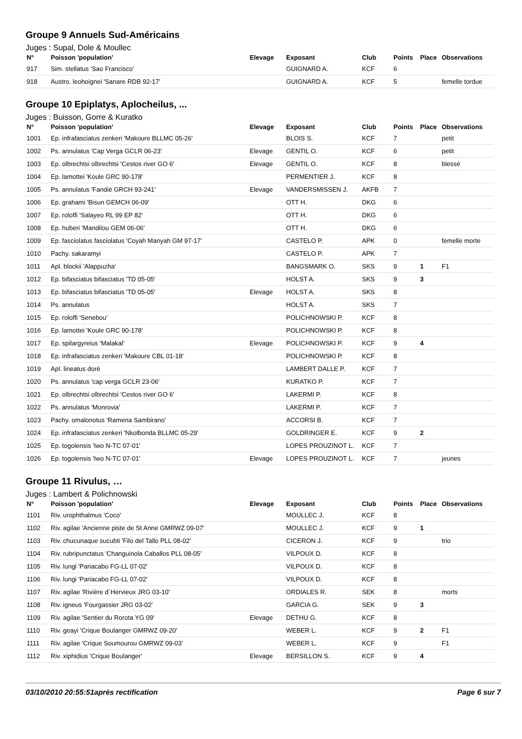Groupe 9 Annuels Sud-Américains
Juges : Supal, Dole & Moullec
| N° | Poisson 'population' | Elevage | Exposant | Club | Points | Place | Observations |
| --- | --- | --- | --- | --- | --- | --- | --- |
| 917 | Sim. stellatus 'Sao Francisco' | | GUIGNARD A. | KCF | 6 | | |
| 918 | Austro. leohoignei 'Sanare RDB 92-17' | | GUIGNARD A. | KCF | 5 | | femelle tordue |
Groupe 10 Epiplatys, Aplocheilus, ...
Juges : Buisson, Gorre & Kuratko
| N° | Poisson 'population' | Elevage | Exposant | Club | Points | Place | Observations |
| --- | --- | --- | --- | --- | --- | --- | --- |
| 1001 | Ep. infrafasciatus zenkeri 'Makoure BLLMC 05-26' | | BLOIS S. | KCF | 7 | | petit |
| 1002 | Ps. annulatus 'Cap Verga GCLR 06-23' | Elevage | GENTIL O. | KCF | 6 | | petit |
| 1003 | Ep. olbrechtsi olbrechtsi 'Cestos river GO 6' | Elevage | GENTIL O. | KCF | 8 | | blessé |
| 1004 | Ep. lamottei 'Koule GRC 90-178' | | PERMENTIER J. | KCF | 8 | | |
| 1005 | Ps. annulatus 'Fandié GRCH 93-241' | Elevage | VANDERSMISSEN J. | AKFB | 7 | | |
| 1006 | Ep. grahami 'Bisun GEMCH 06-09' | | OTT H. | DKG | 6 | | |
| 1007 | Ep. roloffi 'Salayeo RL 99 EP 82' | | OTT H. | DKG | 6 | | |
| 1008 | Ep. huberi 'Mandilou GEM 06-06' | | OTT H. | DKG | 6 | | |
| 1009 | Ep. fasciolatus fasciolatus 'Coyah Manyah GM 97-17' | | CASTELO P. | APK | 0 | | femelle morte |
| 1010 | Pachy. sakaramyi | | CASTELO P. | APK | 7 | | |
| 1011 | Apl. blockii 'Alappuzha' | | BANGSMARK O. | SKS | 9 | 1 | F1 |
| 1012 | Ep. bifasciatus bifasciatus 'TD 05-05' | | HOLST A. | SKS | 9 | 3 | |
| 1013 | Ep. bifasciatus bifasciatus 'TD 05-05' | Elevage | HOLST A. | SKS | 8 | | |
| 1014 | Ps. annulatus | | HOLST A. | SKS | 7 | | |
| 1015 | Ep. roloffi 'Senebou' | | POLICHNOWSKI P. | KCF | 8 | | |
| 1016 | Ep. lamottei 'Koule GRC 90-178' | | POLICHNOWSKI P. | KCF | 8 | | |
| 1017 | Ep. spilargyreius 'Malakal' | Elevage | POLICHNOWSKI P. | KCF | 9 | 4 | |
| 1018 | Ep. infrafasciatus zenkeri 'Makoure CBL 01-18' | | POLICHNOWSKI P. | KCF | 8 | | |
| 1019 | Apl. lineatus doré | | LAMBERT DALLE P. | KCF | 7 | | |
| 1020 | Ps. annulatus 'cap verga GCLR 23-06' | | KURATKO P. | KCF | 7 | | |
| 1021 | Ep. olbrechtsi olbrechtsi 'Cestos river GO 6' | | LAKERMI P. | KCF | 8 | | |
| 1022 | Ps. annulatus 'Monrovia' | | LAKERMI P. | KCF | 7 | | |
| 1023 | Pachy. omalonotus 'Ramena Sambirano' | | ACCORSI B. | KCF | 7 | | |
| 1024 | Ep. infrafasciatus zenkeri 'Nkolbonda BLLMC 05-29' | | GOLDRINGER E. | KCF | 9 | 2 | |
| 1025 | Ep. togolensis 'Iwo N-TC 07-01' | | LOPES PROUZINOT L. | KCF | 7 | | |
| 1026 | Ep. togolensis 'Iwo N-TC 07-01' | Elevage | LOPES PROUZINOT L. | KCF | 7 | | jeunes |
Groupe 11 Rivulus, …
Juges : Lambert & Polichnowski
| N° | Poisson 'population' | Elevage | Exposant | Club | Points | Place | Observations |
| --- | --- | --- | --- | --- | --- | --- | --- |
| 1101 | Riv. urophthalmus 'Coco' | | MOULLEC J. | KCF | 8 | | |
| 1102 | Riv. agilae 'Ancienne piste de St Anne GMRWZ 09-07' | | MOULLEC J. | KCF | 9 | 1 | |
| 1103 | Riv. chucunaque sucubti 'Filo del Tallo PLL 08-02' | | CICERON J. | KCF | 9 | | trio |
| 1104 | Riv. rubripunctatus 'Changuinola Caballos PLL 08-05' | | VILPOUX D. | KCF | 8 | | |
| 1105 | Riv. lungi 'Pariacabo FG-LL 07-02' | | VILPOUX D. | KCF | 8 | | |
| 1106 | Riv. lungi 'Pariacabo FG-LL 07-02' | | VILPOUX D. | KCF | 8 | | |
| 1107 | Riv. agilae 'Riviére d´Hervieux JRG 03-10' | | ORDIALES R. | SEK | 8 | | morts |
| 1108 | Riv. igneus 'Fourgassier JRG 03-02' | | GARCIA G. | SEK | 9 | 3 | |
| 1109 | Riv. agilae 'Sentier du Rorota YG 09' | Elevage | DETHU G. | KCF | 8 | | |
| 1110 | Riv. geayi 'Crique Boulanger GMRWZ 09-20' | | WEBER L. | KCF | 9 | 2 | F1 |
| 1111 | Riv. agilae 'Crique Soumourou GMRWZ 09-03' | | WEBER L. | KCF | 9 | | F1 |
| 1112 | Riv. xiphidius 'Crique Boulanger' | Elevage | BERSILLON S. | KCF | 9 | 4 | |
03/10/2010 20:55:51après rectification Page 6 sur 7